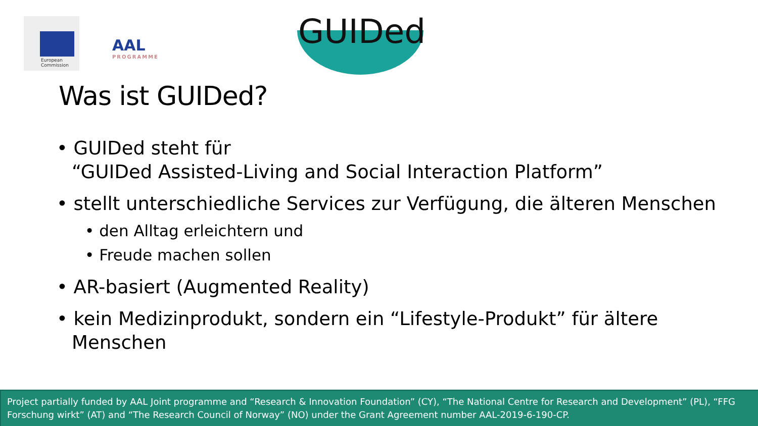European
Commission
AAL
PROGRAMME
GUIDed
Was ist GUIDed?
• GUIDed steht für
“GUIDed Assisted-Living and Social Interaction Platform”
• stellt unterschiedliche Services zur Verfügung, die älteren Menschen
• den Alltag erleichtern und
• Freude machen sollen
• AR-basiert (Augmented Reality)
• kein Medizinprodukt, sondern ein “Lifestyle-Produkt” für ältere Menschen
Project partially funded by AAL Joint programme and “Research & Innovation Foundation” (CY), “The National Centre for Research and Development” (PL), “FFG Forschung wirkt” (AT) and “The Research Council of Norway” (NO) under the Grant Agreement number AAL-2019-6-190-CP.